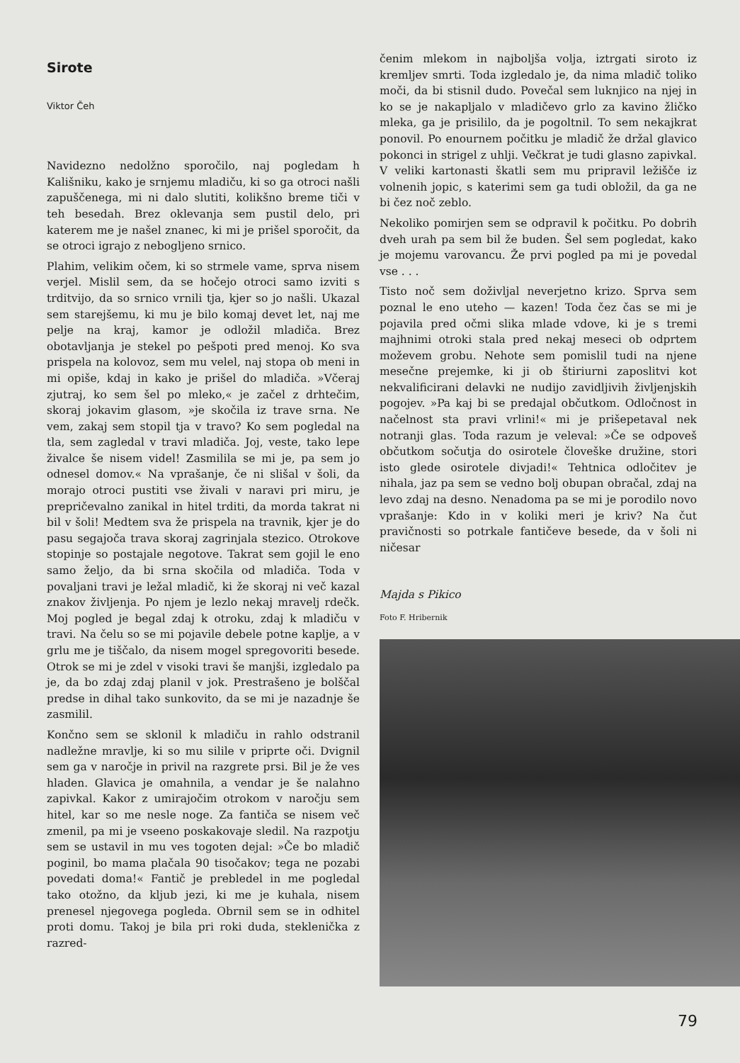Sirote
Viktor Čeh
Navidezno nedolžno sporočilo, naj pogledam h Kališniku, kako je srnjemu mladiču, ki so ga otroci našli zapuščenega, mi ni dalo slutiti, kolikšno breme tiči v teh besedah. Brez oklevanja sem pustil delo, pri katerem me je našel znanec, ki mi je prišel sporočit, da se otroci igrajo z nebogljeno srnico.
Plahim, velikim očem, ki so strmele vame, sprva nisem verjel. Mislil sem, da se hočejo otroci samo izviti s trditvijo, da so srnico vrnili tja, kjer so jo našli. Ukazal sem starejšemu, ki mu je bilo komaj devet let, naj me pelje na kraj, kamor je odložil mladiča. Brez obotavljanja je stekel po pešpoti pred menoj. Ko sva prispela na kolovoz, sem mu velel, naj stopa ob meni in mi opiše, kdaj in kako je prišel do mladiča. »Včeraj zjutraj, ko sem šel po mleko,« je začel z drhtečim, skoraj jokavim glasom, »je skočila iz trave srna. Ne vem, zakaj sem stopil tja v travo? Ko sem pogledal na tla, sem zagledal v travi mladiča. Joj, veste, tako lepe živalce še nisem videl! Zasmililа se mi je, pa sem jo odnesel domov.« Na vprašanje, če ni slišal v šoli, da morajo otroci pustiti vse živali v naravi pri miru, je prepričevalno zanikal in hitel trditi, da morda takrat ni bil v šoli! Medtem sva že prispela na travnik, kjer je do pasu segajoča trava skoraj zagrinjala stezico. Otrokove stopinje so postajale negotove. Takrat sem gojil le eno samo željo, da bi srna skočila od mladiča. Toda v povaljani travi je ležal mladič, ki že skoraj ni več kazal znakov življenja. Po njem je lezlo nekaj mravelj rdečk. Moj pogled je begal zdaj k otroku, zdaj k mladiču v travi. Na čelu so se mi pojavile debele potne kaplje, a v grlu me je tiščalo, da nisem mogel spregovoriti besede. Otrok se mi je zdel v visoki travi še manjši, izgledalo pa je, da bo zdaj zdaj planil v jok. Prestrašeno je bolščal predse in dihal tako sunkovito, da se mi je nazadnje še zasmilil.
Končno sem se sklonil k mladiču in rahlo odstranil nadležne mravlje, ki so mu silile v priprte oči. Dvignil sem ga v naročje in privil na razgrete prsi. Bil je že ves hladen. Glavica je omahnila, a vendar je še nalahno zapivkal. Kakor z umirajočim otrokom v naročju sem hitel, kar so me nesle noge. Za fantiča se nisem več zmenil, pa mi je vseeno poskakovaje sledil. Na razpotju sem se ustavil in mu ves togoten dejal: »Če bo mladič poginil, bo mama plačala 90 tisočakov; tega ne pozabi povedati doma!« Fantič je prebledel in me pogledal tako otožno, da kljub jezi, ki me je kuhala, nisem prenesel njegovega pogleda. Obrnil sem se in odhitel proti domu. Takoj je bila pri roki duda, stekleničkа z razred-
čenim mlekom in najboljša volja, iztrgati siroto iz kremljev smrti. Toda izgledalo je, da nima mladič toliko moči, da bi stisnil dudo. Povečal sem luknjico na njej in ko se je nakapljalo v mladičevo grlo za kavino žličko mleka, ga je prisililo, da je pogoltnil. To sem nekajkrat ponovil. Po enournem počitku je mladič že držal glavico pokonci in strigel z uhlji. Večkrat je tudi glasno zapivkal. V veliki kartonasti škatli sem mu pripravil ležišče iz volnenih jopic, s katerimi sem ga tudi obložil, da ga ne bi čez noč zeblo.
Nekoliko pomirjen sem se odpravil k počitku. Po dobrih dveh urah pa sem bil že buden. Šel sem pogledat, kako je mojemu varovancu. Že prvi pogled pa mi je povedal vse . . .
Tisto noč sem doživljal neverjetno krizo. Sprva sem poznal le eno uteho — kazen! Toda čez čas se mi je pojavila pred očmi slika mlade vdove, ki je s tremi majhnimi otroki stala pred nekaj meseci ob odprtem moževem grobu. Nehote sem pomislil tudi na njene mesečne prejemke, ki ji ob štiriurni zaposlitvi kot nekvalificirani delavki ne nudijo zavidljivih življenjskih pogojev. »Pa kaj bi se predajal občutkom. Odločnost in načelnost sta pravi vrlini!« mi je prišepetaval nek notranji glas. Toda razum je veleval: »Če se odpoveš občutkom sočutja do osirotele človeške družine, stori isto glede osirotele divjadi!« Tehtnica odločitev je nihala, jaz pa sem se vedno bolj obupan obračal, zdaj na levo zdaj na desno. Nenadoma pa se mi je porodilo novo vprašanje: Kdo in v koliki meri je kriv? Na čut pravičnosti so potrkale fantičeve besede, da v šoli ni ničesar
Majda s Pikico
Foto F. Hribernik
79